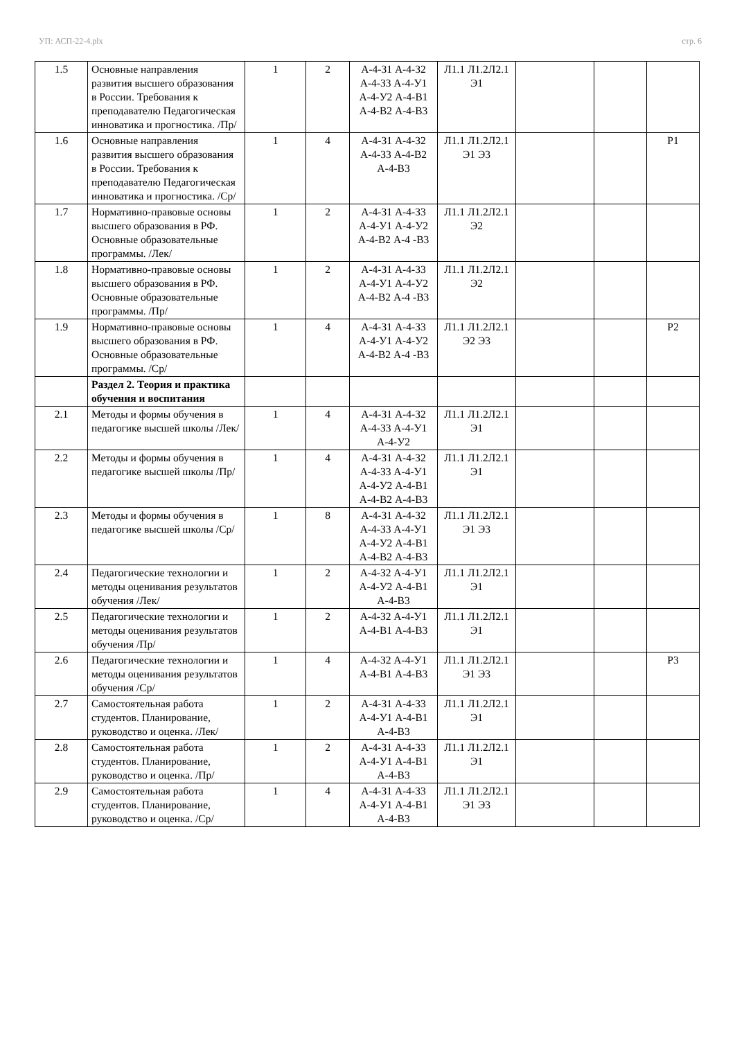УП: АСП-22-4.plx стр. 6
| 1.5 | Основные направления развития высшего образования в России. Требования к преподавателю Педагогическая инноватика и прогностика. /Пр/ | 1 | 2 | А-4-З1 А-4-З2 А-4-З3 А-4-У1 А-4-У2 А-4-В1 А-4-В2 А-4-В3 | Л1.1 Л1.2Л2.1 Э1 | | | |
| 1.6 | Основные направления развития высшего образования в России. Требования к преподавателю Педагогическая инноватика и прогностика. /Ср/ | 1 | 4 | А-4-З1 А-4-З2 А-4-З3 А-4-В2 А-4-В3 | Л1.1 Л1.2Л2.1 Э1 Э3 | | | Р1 |
| 1.7 | Нормативно-правовые основы высшего образования в РФ. Основные образовательные программы. /Лек/ | 1 | 2 | А-4-З1 А-4-З3 А-4-У1 А-4-У2 А-4-В2 А-4 -В3 | Л1.1 Л1.2Л2.1 Э2 | | | |
| 1.8 | Нормативно-правовые основы высшего образования в РФ. Основные образовательные программы. /Пр/ | 1 | 2 | А-4-З1 А-4-З3 А-4-У1 А-4-У2 А-4-В2 А-4 -В3 | Л1.1 Л1.2Л2.1 Э2 | | | |
| 1.9 | Нормативно-правовые основы высшего образования в РФ. Основные образовательные программы. /Ср/ | 1 | 4 | А-4-З1 А-4-З3 А-4-У1 А-4-У2 А-4-В2 А-4 -В3 | Л1.1 Л1.2Л2.1 Э2 Э3 | | | Р2 |
| | Раздел 2. Теория и практика обучения и воспитания | | | | | | | |
| 2.1 | Методы и формы обучения в педагогике высшей школы /Лек/ | 1 | 4 | А-4-З1 А-4-З2 А-4-З3 А-4-У1 А-4-У2 | Л1.1 Л1.2Л2.1 Э1 | | | |
| 2.2 | Методы и формы обучения в педагогике высшей школы /Пр/ | 1 | 4 | А-4-З1 А-4-З2 А-4-З3 А-4-У1 А-4-У2 А-4-В1 А-4-В2 А-4-В3 | Л1.1 Л1.2Л2.1 Э1 | | | |
| 2.3 | Методы и формы обучения в педагогике высшей школы /Ср/ | 1 | 8 | А-4-З1 А-4-З2 А-4-З3 А-4-У1 А-4-У2 А-4-В1 А-4-В2 А-4-В3 | Л1.1 Л1.2Л2.1 Э1 Э3 | | | |
| 2.4 | Педагогические технологии и методы оценивания результатов обучения /Лек/ | 1 | 2 | А-4-З2 А-4-У1 А-4-У2 А-4-В1 А-4-В3 | Л1.1 Л1.2Л2.1 Э1 | | | |
| 2.5 | Педагогические технологии и методы оценивания результатов обучения /Пр/ | 1 | 2 | А-4-З2 А-4-У1 А-4-В1 А-4-В3 | Л1.1 Л1.2Л2.1 Э1 | | | |
| 2.6 | Педагогические технологии и методы оценивания результатов обучения /Ср/ | 1 | 4 | А-4-З2 А-4-У1 А-4-В1 А-4-В3 | Л1.1 Л1.2Л2.1 Э1 Э3 | | | Р3 |
| 2.7 | Самостоятельная работа студентов. Планирование, руководство и оценка. /Лек/ | 1 | 2 | А-4-З1 А-4-З3 А-4-У1 А-4-В1 А-4-В3 | Л1.1 Л1.2Л2.1 Э1 | | | |
| 2.8 | Самостоятельная работа студентов. Планирование, руководство и оценка. /Пр/ | 1 | 2 | А-4-З1 А-4-З3 А-4-У1 А-4-В1 А-4-В3 | Л1.1 Л1.2Л2.1 Э1 | | | |
| 2.9 | Самостоятельная работа студентов. Планирование, руководство и оценка. /Ср/ | 1 | 4 | А-4-З1 А-4-З3 А-4-У1 А-4-В1 А-4-В3 | Л1.1 Л1.2Л2.1 Э1 Э3 | | | |